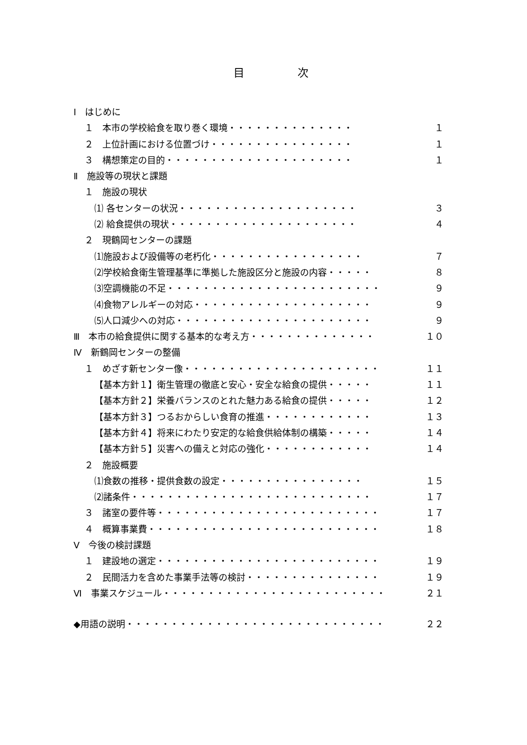目 次
Ⅰ　はじめに
１　本市の学校給食を取り巻く環境・・・・・・・・・・・・・・ １
２　上位計画における位置づけ・・・・・・・・・・・・・・・・ １
３　構想策定の目的・・・・・・・・・・・・・・・・・・・・・ １
Ⅱ　施設等の現状と課題
１　施設の現状
⑴ 各センターの状況・・・・・・・・・・・・・・・・・・・・ ３
⑵ 給食提供の現状・・・・・・・・・・・・・・・・・・・・・ ４
２　現鶴岡センターの課題
⑴施設および設備等の老朽化・・・・・・・・・・・・・・・・・ ７
⑵学校給食衛生管理基準に準拠した施設区分と施設の内容・・・・・ ８
⑶空調機能の不足・・・・・・・・・・・・・・・・・・・・・・・・ ９
⑷食物アレルギーの対応・・・・・・・・・・・・・・・・・・・・ ９
⑸人口減少への対応・・・・・・・・・・・・・・・・・・・・・・ ９
Ⅲ　本市の給食提供に関する基本的な考え方・・・・・・・・・・・・・・ １０
Ⅳ　新鶴岡センターの整備
１　めざす新センター像・・・・・・・・・・・・・・・・・・・・・・ １１
【基本方針１】衛生管理の徹底と安心・安全な給食の提供・・・・・ １１
【基本方針２】栄養バランスのとれた魅力ある給食の提供・・・・・ １２
【基本方針３】つるおからしい食育の推進・・・・・・・・・・・・ １３
【基本方針４】将来にわたり安定的な給食供給体制の構築・・・・・ １４
【基本方針５】災害への備えと対応の強化・・・・・・・・・・・・ １４
２　施設概要
⑴食数の推移・提供食数の設定・・・・・・・・・・・・・・・・ １５
⑵諸条件・・・・・・・・・・・・・・・・・・・・・・・・・・・ １７
３　諸室の要件等・・・・・・・・・・・・・・・・・・・・・・・・・ １７
４　概算事業費・・・・・・・・・・・・・・・・・・・・・・・・・・ １８
Ⅴ　今後の検討課題
１　建設地の選定・・・・・・・・・・・・・・・・・・・・・・・・・ １９
２　民間活力を含めた事業手法等の検討・・・・・・・・・・・・・・・ １９
Ⅵ　事業スケジュール・・・・・・・・・・・・・・・・・・・・・・・・・ ２１
◆用語の説明・・・・・・・・・・・・・・・・・・・・・・・・・・・・・ ２２